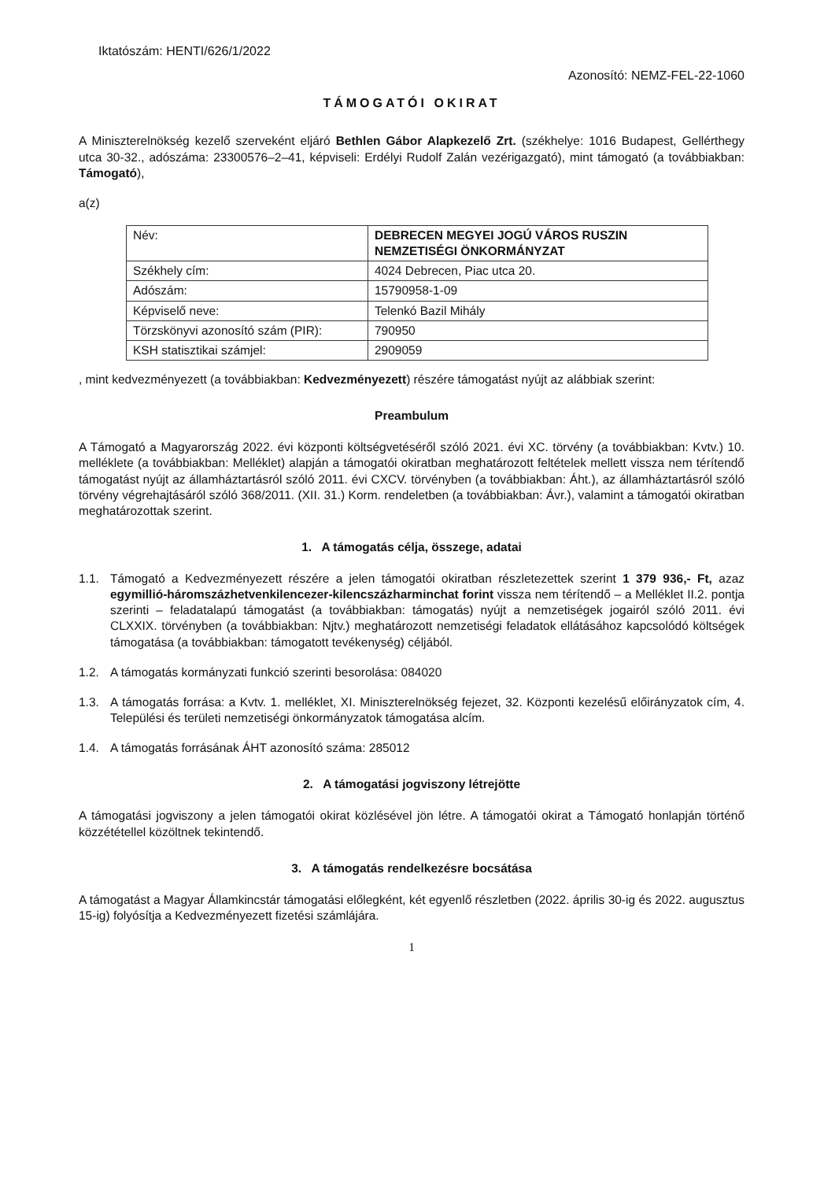Iktatószám: HENTI/626/1/2022
Azonosító: NEMZ-FEL-22-1060
TÁMOGATÓI OKIRAT
A Miniszterelnökség kezelő szerveként eljáró Bethlen Gábor Alapkezelő Zrt. (székhelye: 1016 Budapest, Gellérthegy utca 30-32., adószáma: 23300576–2–41, képviseli: Erdélyi Rudolf Zalán vezérigazgató), mint támogató (a továbbiakban: Támogató),
a(z)
| Név: | DEBRECEN MEGYEI JOGÚ VÁROS RUSZIN NEMZETISÉGI ÖNKORMÁNYZAT |
| Székhely cím: | 4024 Debrecen, Piac utca 20. |
| Adószám: | 15790958-1-09 |
| Képviselő neve: | Telenkó Bazil Mihály |
| Törzskönyvi azonosító szám (PIR): | 790950 |
| KSH statisztikai számjel: | 2909059 |
, mint kedvezményezett (a továbbiakban: Kedvezményezett) részére támogatást nyújt az alábbiak szerint:
Preambulum
A Támogató a Magyarország 2022. évi központi költségvetéséről szóló 2021. évi XC. törvény (a továbbiakban: Kvtv.) 10. melléklete (a továbbiakban: Melléklet) alapján a támogatói okiratban meghatározott feltételek mellett vissza nem térítendő támogatást nyújt az államháztartásról szóló 2011. évi CXCV. törvényben (a továbbiakban: Áht.), az államháztartásról szóló törvény végrehajtásáról szóló 368/2011. (XII. 31.) Korm. rendeletben (a továbbiakban: Ávr.), valamint a támogatói okiratban meghatározottak szerint.
1. A támogatás célja, összege, adatai
1.1. Támogató a Kedvezményezett részére a jelen támogatói okiratban részletezettek szerint 1 379 936,- Ft, azaz egymillió-háromszázhetvenkilencezer-kilencszázharminchat forint vissza nem térítendő – a Melléklet II.2. pontja szerinti – feladatalapú támogatást (a továbbiakban: támogatás) nyújt a nemzetiségek jogairól szóló 2011. évi CLXXIX. törvényben (a továbbiakban: Njtv.) meghatározott nemzetiségi feladatok ellátásához kapcsolódó költségek támogatása (a továbbiakban: támogatott tevékenység) céljából.
1.2. A támogatás kormányzati funkció szerinti besorolása: 084020
1.3. A támogatás forrása: a Kvtv. 1. melléklet, XI. Miniszterelnökség fejezet, 32. Központi kezelésű előirányzatok cím, 4. Települési és területi nemzetiségi önkormányzatok támogatása alcím.
1.4. A támogatás forrásának ÁHT azonosító száma: 285012
2. A támogatási jogviszony létrejötte
A támogatási jogviszony a jelen támogatói okirat közlésével jön létre. A támogatói okirat a Támogató honlapján történő közzététellel közöltnek tekintendő.
3. A támogatás rendelkezésre bocsátása
A támogatást a Magyar Államkincstár támogatási előlegként, két egyenlő részletben (2022. április 30-ig és 2022. augusztus 15-ig) folyósítja a Kedvezményezett fizetési számlájára.
1